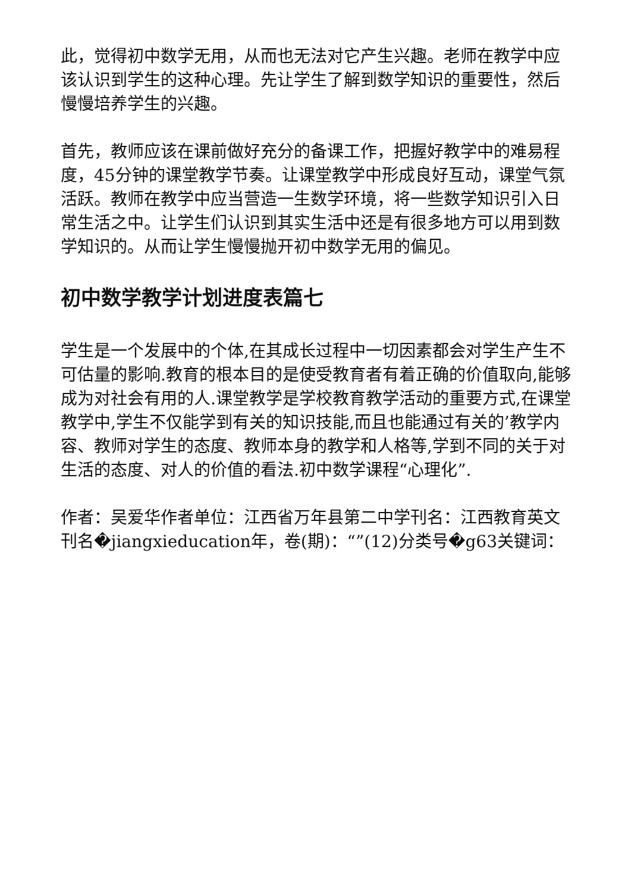此，觉得初中数学无用，从而也无法对它产生兴趣。老师在教学中应该认识到学生的这种心理。先让学生了解到数学知识的重要性，然后慢慢培养学生的兴趣。
首先，教师应该在课前做好充分的备课工作，把握好教学中的难易程度，45分钟的课堂教学节奏。让课堂教学中形成良好互动，课堂气氛活跃。教师在教学中应当营造一生数学环境，将一些数学知识引入日常生活之中。让学生们认识到其实生活中还是有很多地方可以用到数学知识的。从而让学生慢慢抛开初中数学无用的偏见。
初中数学教学计划进度表篇七
学生是一个发展中的个体,在其成长过程中一切因素都会对学生产生不可估量的影响.教育的根本目的是使受教育者有着正确的价值取向,能够成为对社会有用的人.课堂教学是学校教育教学活动的重要方式,在课堂教学中,学生不仅能学到有关的知识技能,而且也能通过有关的’教学内容、教师对学生的态度、教师本身的教学和人格等,学到不同的关于对生活的态度、对人的价值的看法.初中数学课程“心理化”.
作者：吴爱华作者单位：江西省万年县第二中学刊名：江西教育英文刊名�jiangxieducation年，卷(期)：“”(12)分类号�g63关键词：